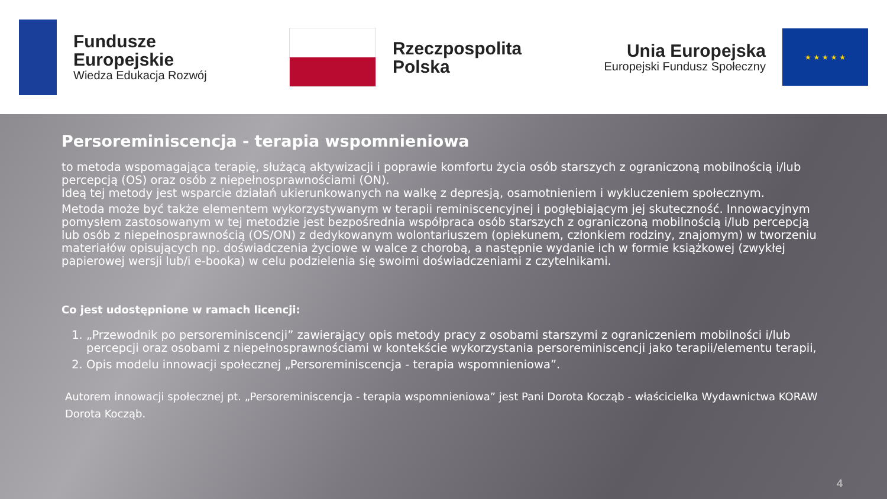Fundusze
Europejskie
Wiedza Edukacja Rozwój
Rzeczpospolita
Polska
Unia Europejska
Europejski Fundusz Społeczny
★ ★ ★ ★ ★
Persoreminiscencja - terapia wspomnieniowa
to metoda wspomagająca terapię, służącą aktywizacji i poprawie komfortu życia osób starszych z ograniczoną mobilnością i/lub percepcją (OS) oraz osób z niepełnosprawnościami (ON).
Ideą tej metody jest wsparcie działań ukierunkowanych na walkę z depresją, osamotnieniem i wykluczeniem społecznym.
Metoda może być także elementem wykorzystywanym w terapii reminiscencyjnej i pogłębiającym jej skuteczność. Innowacyjnym pomysłem zastosowanym w tej metodzie jest bezpośrednia współpraca osób starszych z ograniczoną mobilnością i/lub percepcją lub osób z niepełnosprawnością (OS/ON) z dedykowanym wolontariuszem (opiekunem, członkiem rodziny, znajomym) w tworzeniu materiałów opisujących np. doświadczenia życiowe w walce z chorobą, a następnie wydanie ich w formie książkowej (zwykłej papierowej wersji lub/i e-booka) w celu podzielenia się swoimi doświadczeniami z czytelnikami.
Co jest udostępnione w ramach licencji:
1. „Przewodnik po persoreminiscencji” zawierający opis metody pracy z osobami starszymi z ograniczeniem mobilności i/lub percepcji oraz osobami z niepełnosprawnościami w kontekście wykorzystania persoreminiscencji jako terapii/elementu terapii,
2. Opis modelu innowacji społecznej „Persoreminiscencja - terapia wspomnieniowa”.
Autorem innowacji społecznej pt. „Persoreminiscencja - terapia wspomnieniowa” jest Pani Dorota Kocząb - właścicielka Wydawnictwa KORAW Dorota Kocząb.
4